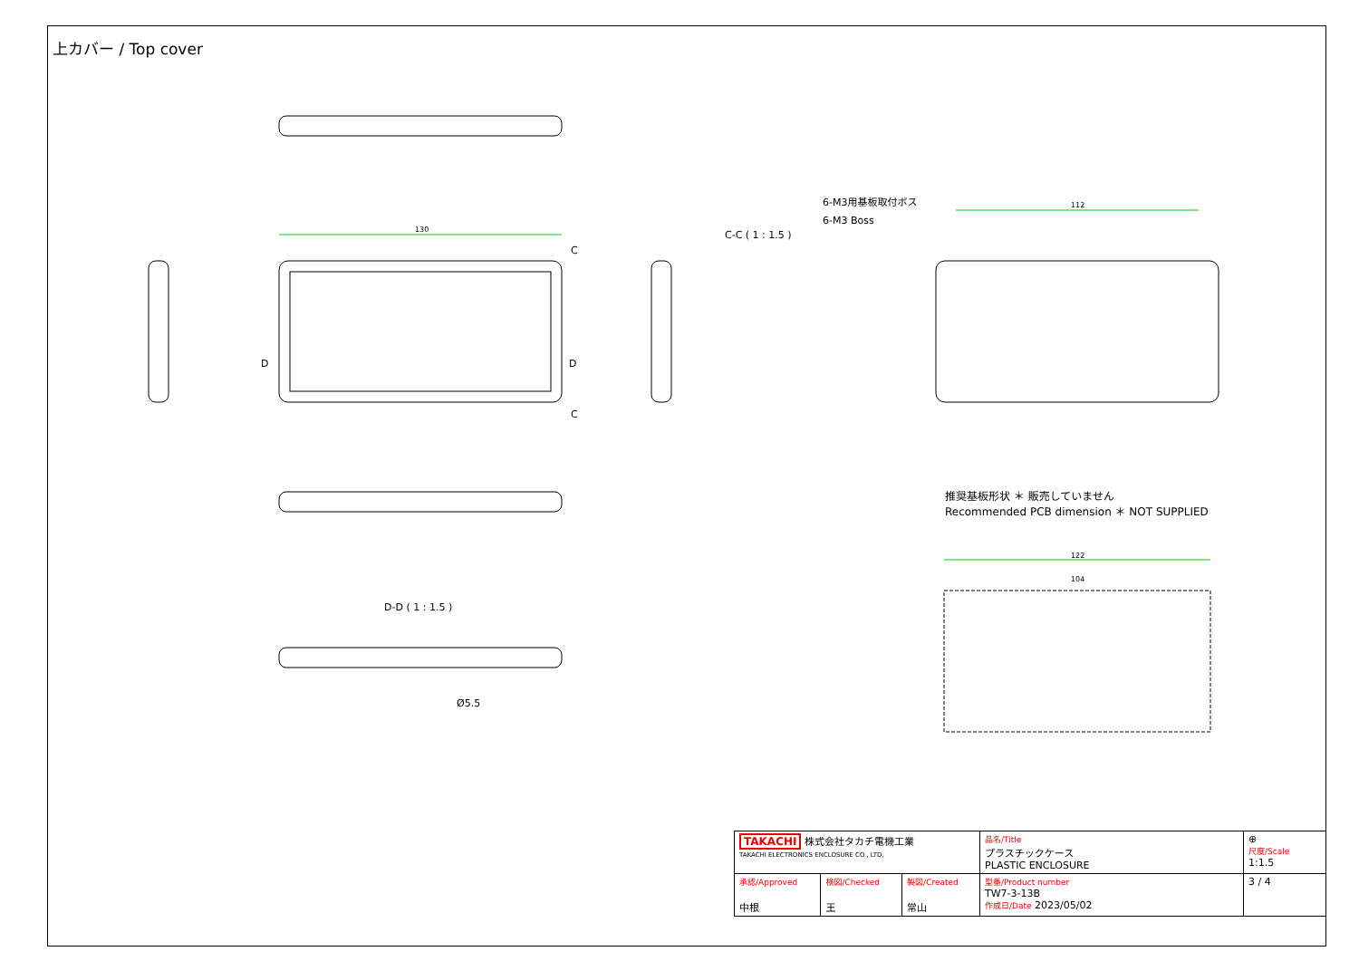上カバー / Top cover
130
112
122
104
C-C ( 1 : 1.5 )
6-M3用基板取付ボス
6-M3 Boss
D-D ( 1 : 1.5 )
Ø5.5
C
C
D
D
推奨基板形状 ＊ 販売していません
Recommended PCB dimension ＊ NOT SUPPLIED
| TAKACHI 株式会社タカチ電機工業 TAKACHI ELECTRONICS ENCLOSURE CO., LTD. | | | 品名/Title プラスチックケース PLASTIC ENCLOSURE | ⊕ 尺度/Scale 1:1.5 |
| 承認/Approved 中根 | 検図/Checked 王 | 製図/Created 常山 | 型番/Product number TW7-3-13B 作成日/Date 2023/05/02 | 3 / 4 |